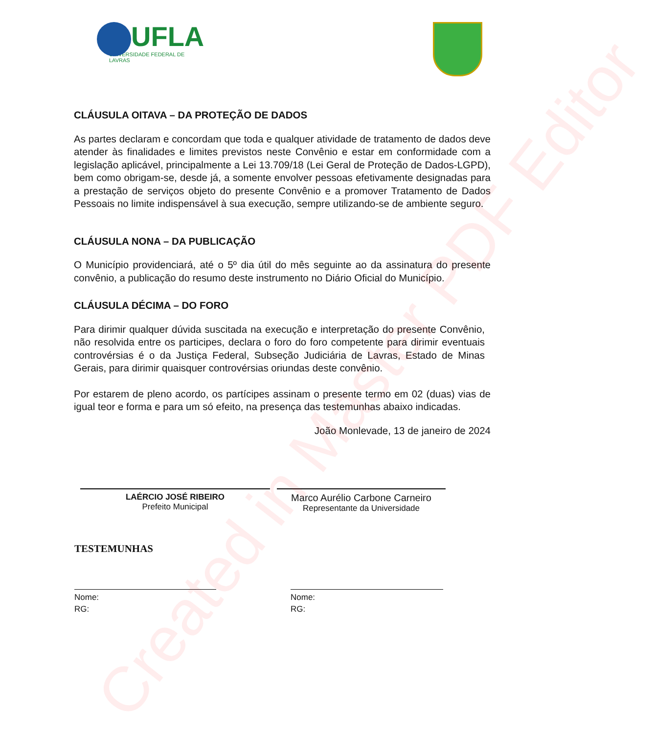Created in Master PDF Editor
UFLA
UNIVERSIDADE FEDERAL DE LAVRAS
CLÁUSULA OITAVA – DA PROTEÇÃO DE DADOS
As partes declaram e concordam que toda e qualquer atividade de tratamento de dados deve atender às finalidades e limites previstos neste Convênio e estar em conformidade com a legislação aplicável, principalmente a Lei 13.709/18 (Lei Geral de Proteção de Dados-LGPD), bem como obrigam-se, desde já, a somente envolver pessoas efetivamente designadas para a prestação de serviços objeto do presente Convênio e a promover Tratamento de Dados Pessoais no limite indispensável à sua execução, sempre utilizando-se de ambiente seguro.
CLÁUSULA NONA – DA PUBLICAÇÃO
O Município providenciará, até o 5º dia útil do mês seguinte ao da assinatura do presente convênio, a publicação do resumo deste instrumento no Diário Oficial do Município.
CLÁUSULA DÉCIMA – DO FORO
Para dirimir qualquer dúvida suscitada na execução e interpretação do presente Convênio, não resolvida entre os participes, declara o foro do foro competente para dirimir eventuais controvérsias é o da Justiça Federal, Subseção Judiciária de Lavras, Estado de Minas Gerais, para dirimir quaisquer controvérsias oriundas deste convênio.
Por estarem de pleno acordo, os partícipes assinam o presente termo em 02 (duas) vias de igual teor e forma e para um só efeito, na presença das testemunhas abaixo indicadas.
João Monlevade, 13 de janeiro de 2024
LAÉRCIO JOSÉ RIBEIRO
Prefeito Municipal
Marco Aurélio Carbone Carneiro
Representante da Universidade
TESTEMUNHAS
Nome:
RG:
Nome:
RG: